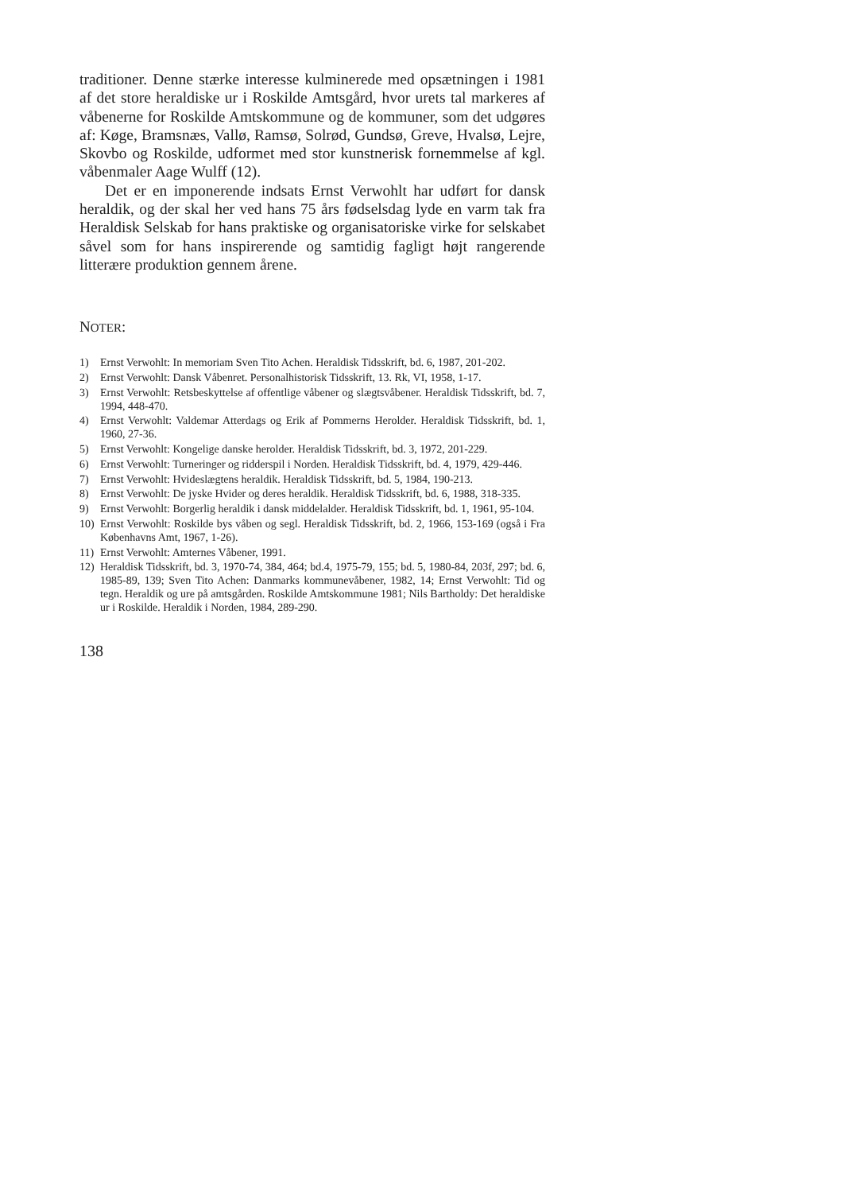traditioner. Denne stærke interesse kulminerede med opsætningen i 1981 af det store heraldiske ur i Roskilde Amtsgård, hvor urets tal markeres af våbenerne for Roskilde Amtskommune og de kommuner, som det udgøres af: Køge, Bramsnæs, Vallø, Ramsø, Solrød, Gundsø, Greve, Hvalsø, Lejre, Skovbo og Roskilde, udformet med stor kunstnerisk fornemmelse af kgl. våbenmaler Aage Wulff (12).
Det er en imponerende indsats Ernst Verwohlt har udført for dansk heraldik, og der skal her ved hans 75 års fødselsdag lyde en varm tak fra Heraldisk Selskab for hans praktiske og organisatoriske virke for selskabet såvel som for hans inspirerende og samtidig fagligt højt rangerende litterære produktion gennem årene.
NOTER:
1) Ernst Verwohlt: In memoriam Sven Tito Achen. Heraldisk Tidsskrift, bd. 6, 1987, 201-202.
2) Ernst Verwohlt: Dansk Våbenret. Personalhistorisk Tidsskrift, 13. Rk, VI, 1958, 1-17.
3) Ernst Verwohlt: Retsbeskyttelse af offentlige våbener og slægtsvåbener. Heraldisk Tidsskrift, bd. 7, 1994, 448-470.
4) Ernst Verwohlt: Valdemar Atterdags og Erik af Pommerns Herolder. Heraldisk Tidsskrift, bd. 1, 1960, 27-36.
5) Ernst Verwohlt: Kongelige danske herolder. Heraldisk Tidsskrift, bd. 3, 1972, 201-229.
6) Ernst Verwohlt: Turneringer og ridderspil i Norden. Heraldisk Tidsskrift, bd. 4, 1979, 429-446.
7) Ernst Verwohlt: Hvideslægtens heraldik. Heraldisk Tidsskrift, bd. 5, 1984, 190-213.
8) Ernst Verwohlt: De jyske Hvider og deres heraldik. Heraldisk Tidsskrift, bd. 6, 1988, 318-335.
9) Ernst Verwohlt: Borgerlig heraldik i dansk middelalder. Heraldisk Tidsskrift, bd. 1, 1961, 95-104.
10) Ernst Verwohlt: Roskilde bys våben og segl. Heraldisk Tidsskrift, bd. 2, 1966, 153-169 (også i Fra Københavns Amt, 1967, 1-26).
11) Ernst Verwohlt: Amternes Våbener, 1991.
12) Heraldisk Tidsskrift, bd. 3, 1970-74, 384, 464; bd.4, 1975-79, 155; bd. 5, 1980-84, 203f, 297; bd. 6, 1985-89, 139; Sven Tito Achen: Danmarks kommunevåbener, 1982, 14; Ernst Verwohlt: Tid og tegn. Heraldik og ure på amtsgården. Roskilde Amtskommune 1981; Nils Bartholdy: Det heraldiske ur i Roskilde. Heraldik i Norden, 1984, 289-290.
138